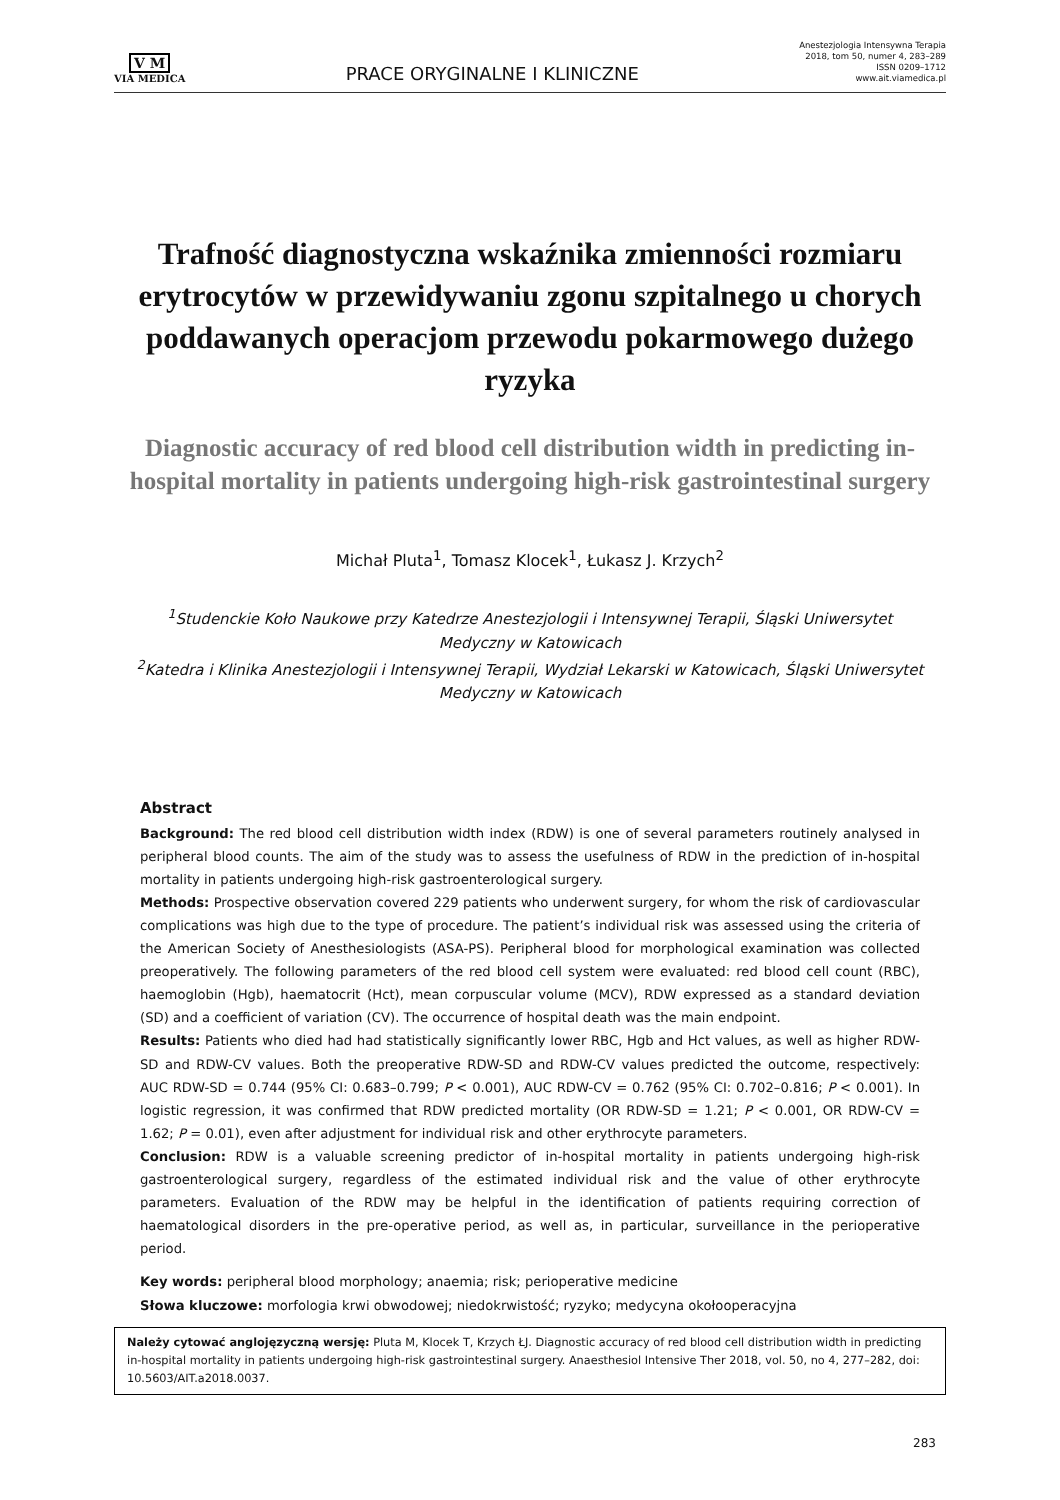V M
VIA MEDICA
PRACE ORYGINALNE I KLINICZNE
Anestezjologia Intensywna Terapia
2018, tom 50, numer 4, 283–289
ISSN 0209–1712
www.ait.viamedica.pl
Trafność diagnostyczna wskaźnika zmienności rozmiaru erytrocytów w przewidywaniu zgonu szpitalnego u chorych poddawanych operacjom przewodu pokarmowego dużego ryzyka
Diagnostic accuracy of red blood cell distribution width in predicting in-hospital mortality in patients undergoing high-risk gastrointestinal surgery
Michał Pluta<sup>1</sup>, Tomasz Klocek<sup>1</sup>, Łukasz J. Krzych<sup>2</sup>
<sup>1</sup> Studenckie Koło Naukowe przy Katedrze Anestezjologii i Intensywnej Terapii, Śląski Uniwersytet Medyczny w Katowicach
<sup>2</sup> Katedra i Klinika Anestezjologii i Intensywnej Terapii, Wydział Lekarski w Katowicach, Śląski Uniwersytet Medyczny w Katowicach
Abstract
Background: The red blood cell distribution width index (RDW) is one of several parameters routinely analysed in peripheral blood counts. The aim of the study was to assess the usefulness of RDW in the prediction of in-hospital mortality in patients undergoing high-risk gastroenterological surgery.
Methods: Prospective observation covered 229 patients who underwent surgery, for whom the risk of cardiovascular complications was high due to the type of procedure. The patient’s individual risk was assessed using the criteria of the American Society of Anesthesiologists (ASA-PS). Peripheral blood for morphological examination was collected preoperatively. The following parameters of the red blood cell system were evaluated: red blood cell count (RBC), haemoglobin (Hgb), haematocrit (Hct), mean corpuscular volume (MCV), RDW expressed as a standard deviation (SD) and a coefficient of variation (CV). The occurrence of hospital death was the main endpoint.
Results: Patients who died had had statistically significantly lower RBC, Hgb and Hct values, as well as higher RDW-SD and RDW-CV values. Both the preoperative RDW-SD and RDW-CV values predicted the outcome, respectively: AUC RDW-SD = 0.744 (95% CI: 0.683–0.799; P < 0.001), AUC RDW-CV = 0.762 (95% CI: 0.702–0.816; P < 0.001). In logistic regression, it was confirmed that RDW predicted mortality (OR RDW-SD = 1.21; P < 0.001, OR RDW-CV = 1.62; P = 0.01), even after adjustment for individual risk and other erythrocyte parameters.
Conclusion: RDW is a valuable screening predictor of in-hospital mortality in patients undergoing high-risk gastroenterological surgery, regardless of the estimated individual risk and the value of other erythrocyte parameters. Evaluation of the RDW may be helpful in the identification of patients requiring correction of haematological disorders in the pre-operative period, as well as, in particular, surveillance in the perioperative period.
Key words: peripheral blood morphology; anaemia; risk; perioperative medicine
Słowa kluczowe: morfologia krwi obwodowej; niedokrwistość; ryzyko; medycyna okołooperacyjna
Należy cytować anglojęzyczną wersję: Pluta M, Klocek T, Krzych ŁJ. Diagnostic accuracy of red blood cell distribution width in predicting in-hospital mortality in patients undergoing high-risk gastrointestinal surgery. Anaesthesiol Intensive Ther 2018, vol. 50, no 4, 277–282, doi: 10.5603/AIT.a2018.0037.
283